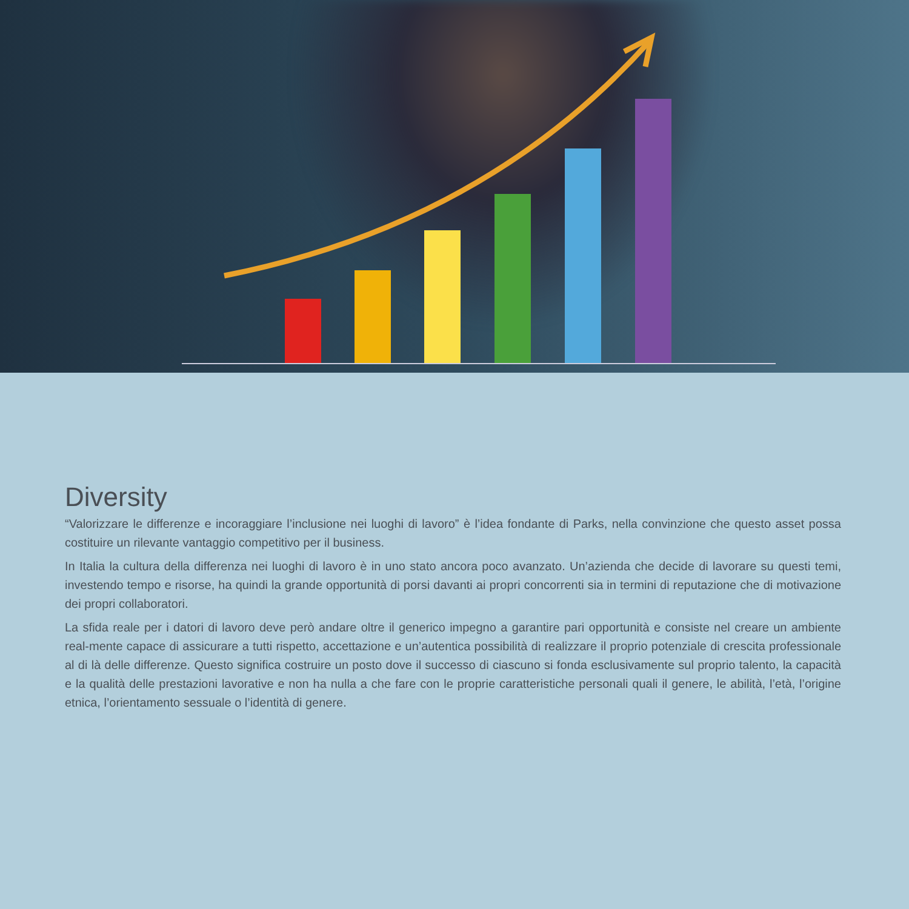Diversity
“Valorizzare le differenze e incoraggiare l’inclusione nei luoghi di lavoro” è l’idea fondante di Parks, nella convinzione che questo asset possa costituire un rilevante vantaggio competitivo per il business.
In Italia la cultura della differenza nei luoghi di lavoro è in uno stato ancora poco avanzato. Un’azienda che decide di lavorare su questi temi, investendo tempo e risorse, ha quindi la grande opportunità di porsi davanti ai propri concorrenti sia in termini di reputazione che di motivazione dei propri collaboratori.
La sfida reale per i datori di lavoro deve però andare oltre il generico impegno a garantire pari opportunità e consiste nel creare un ambiente real-mente capace di assicurare a tutti rispetto, accettazione e un’autentica possibilità di realizzare il proprio potenziale di crescita professionale al di là delle differenze. Questo significa costruire un posto dove il successo di ciascuno si fonda esclusivamente sul proprio talento, la capacità e la qualità delle prestazioni lavorative e non ha nulla a che fare con le proprie caratteristiche personali quali il genere, le abilità, l’età, l’origine etnica, l’orientamento sessuale o l’identità di genere.